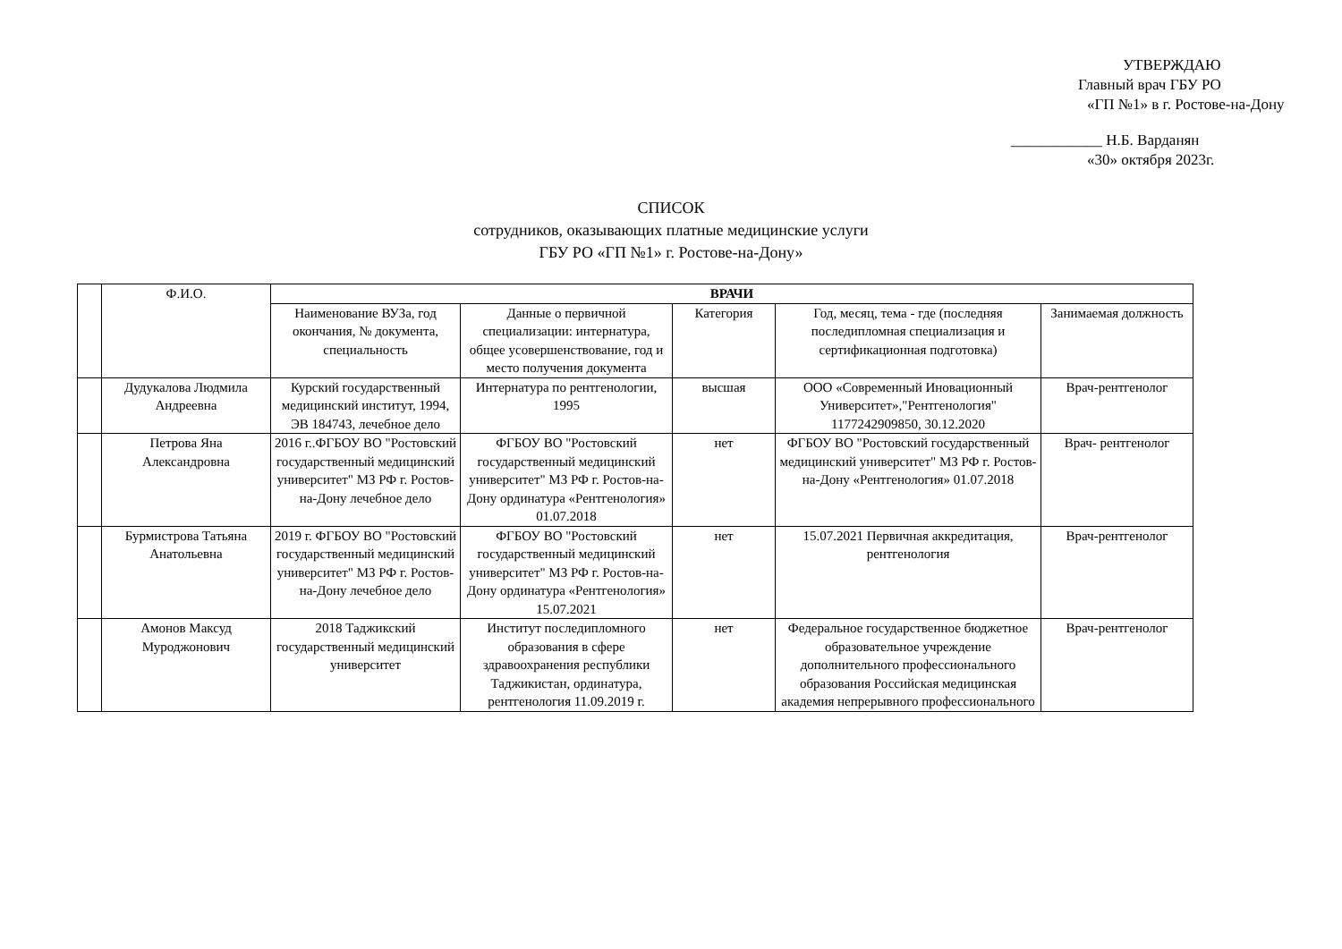УТВЕРЖДАЮ
Главный врач ГБУ РО
«ГП №1» в г. Ростове-на-Дону
____________ Н.Б. Варданян
«30» октября 2023г.
СПИСОК
сотрудников, оказывающих платные медицинские услуги
ГБУ РО «ГП №1» г. Ростове-на-Дону»
| | Ф.И.О. | ВРАЧИ | | | | |
| --- | --- | --- | --- | --- | --- | --- |
| | | Наименование ВУЗа, год окончания, № документа, специальность | Данные о первичной специализации: интернатура, общее усовершенствование, год и место получения документа | Категория | Год, месяц, тема - где (последняя последипломная специализация и сертификационная подготовка) | Занимаемая должность |
| | Дудукалова Людмила Андреевна | Курский государственный медицинский институт, 1994, ЭВ 184743, лечебное дело | Интернатура по рентгенологии, 1995 | высшая | ООО «Современный Иновационный Университет»,"Рентгенология" 1177242909850, 30.12.2020 | Врач-рентгенолог |
| | Петрова Яна Александровна | 2016 г..ФГБОУ ВО "Ростовский государственный медицинский университет" МЗ РФ г. Ростов-на-Дону лечебное дело | ФГБОУ ВО "Ростовский государственный медицинский университет" МЗ РФ г. Ростов-на-Дону ординатура «Рентгенология» 01.07.2018 | нет | ФГБОУ ВО "Ростовский государственный медицинский университет" МЗ РФ г. Ростов-на-Дону «Рентгенология» 01.07.2018 | Врач- рентгенолог |
| | Бурмистрова Татьяна Анатольевна | 2019 г. ФГБОУ ВО "Ростовский государственный медицинский университет" МЗ РФ г. Ростов-на-Дону лечебное дело | ФГБОУ ВО "Ростовский государственный медицинский университет" МЗ РФ г. Ростов-на-Дону ординатура «Рентгенология» 15.07.2021 | нет | 15.07.2021 Первичная аккредитация, рентгенология | Врач-рентгенолог |
| | Амонов Максуд Муроджонович | 2018 Таджикский государственный медицинский университет | Институт последипломного образования в сфере здравоохранения республики Таджикистан, ординатура, рентгенология 11.09.2019 г. | нет | Федеральное государственное бюджетное образовательное учреждение дополнительного профессионального образования Российская медицинская академия непрерывного профессионального | Врач-рентгенолог |